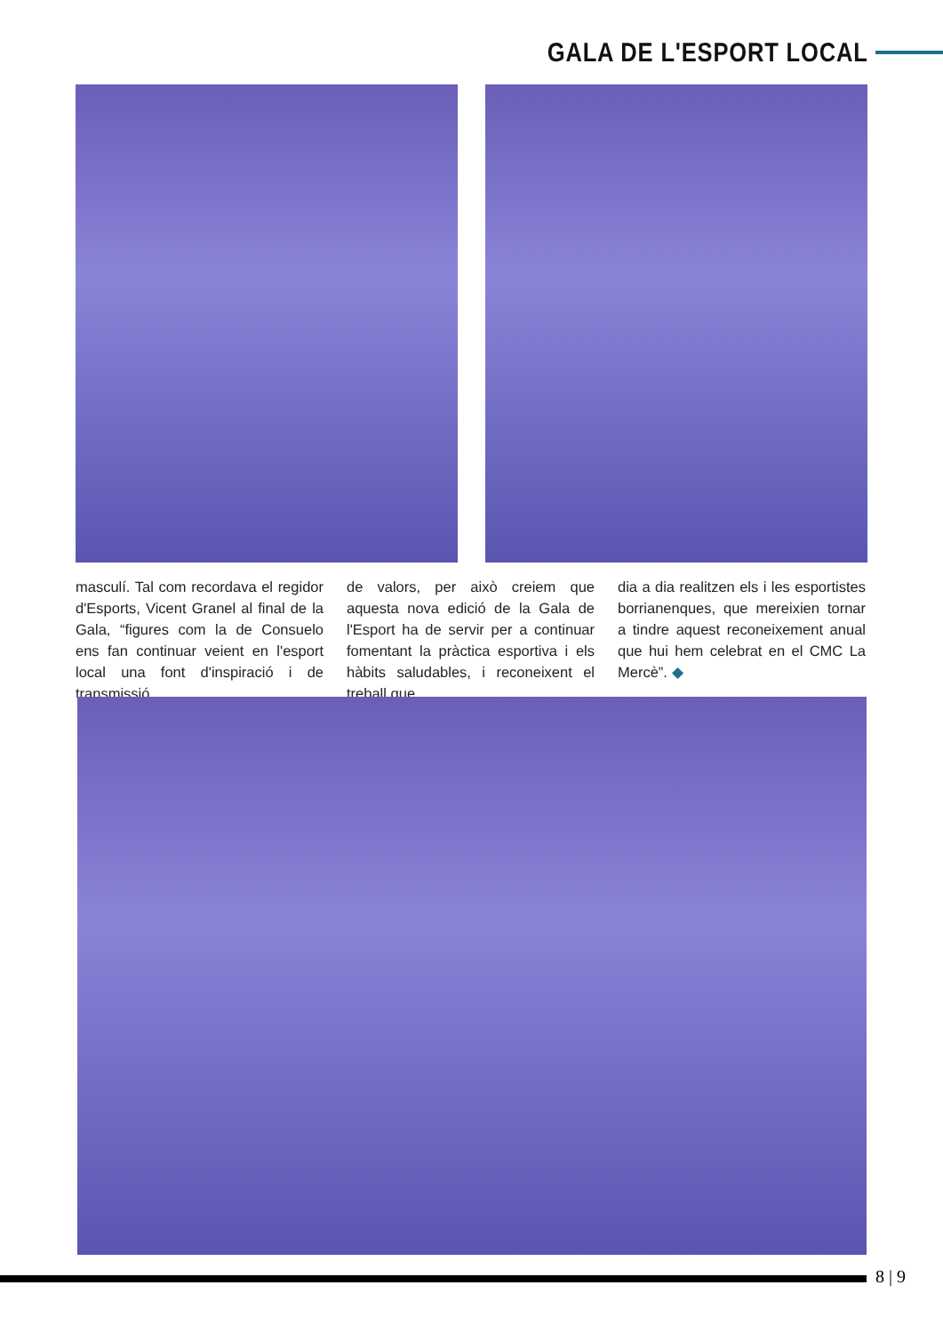GALA DE L'ESPORT LOCAL
masculí. Tal com recordava el regidor d'Esports, Vicent Granel al final de la Gala, “figures com la de Consuelo ens fan continuar veient en l'esport local una font d'inspiració i de transmissió
de valors, per això creiem que aquesta nova edició de la Gala de l'Esport ha de servir per a continuar fomentant la pràctica esportiva i els hàbits saludables, i reconeixent el treball que
dia a dia realitzen els i les esportistes borrianenques, que mereixien tornar a tindre aquest reconeixement anual que hui hem celebrat en el CMC La Mercè”. ◆
8 | 9